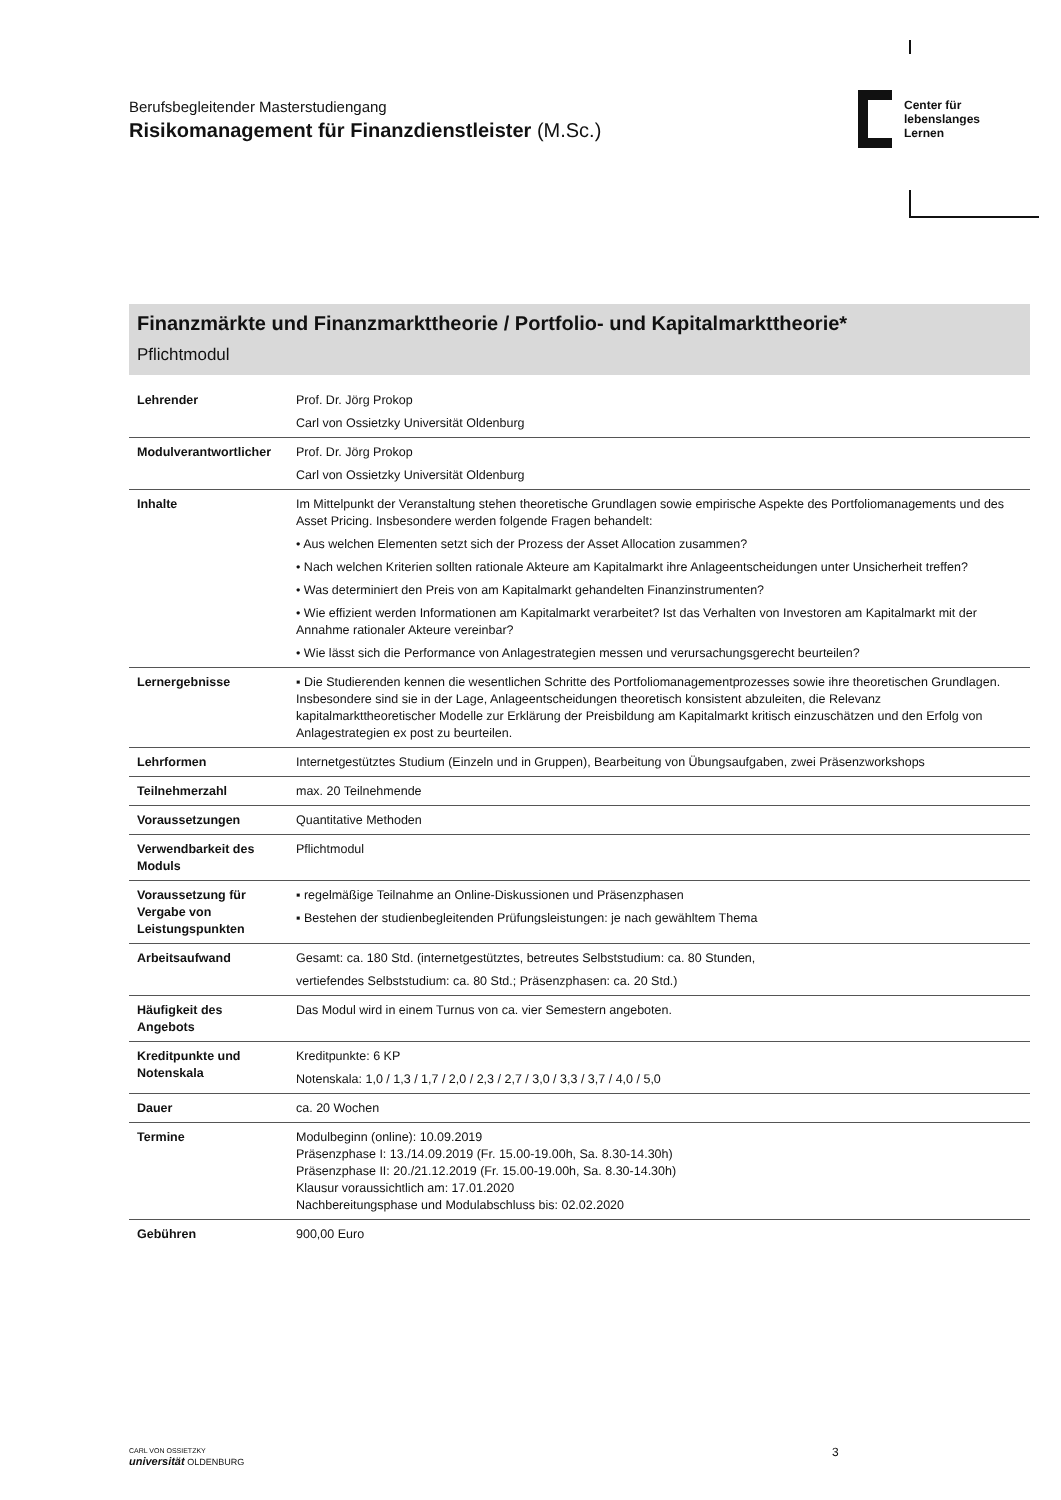Berufsbegleitender Masterstudiengang
Risikomanagement für Finanzdienstleister (M.Sc.)
Center für
lebenslanges
Lernen
Finanzmärkte und Finanzmarkttheorie / Portfolio- und Kapitalmarkttheorie*
Pflichtmodul
| Lehrender | Prof. Dr. Jörg Prokop Carl von Ossietzky Universität Oldenburg |
| Modulverantwortlicher | Prof. Dr. Jörg Prokop Carl von Ossietzky Universität Oldenburg |
| Inhalte | Im Mittelpunkt der Veranstaltung stehen theoretische Grundlagen sowie empirische Aspekte des Portfoliomanagements und des Asset Pricing. Insbesondere werden folgende Fragen behandelt: • Aus welchen Elementen setzt sich der Prozess der Asset Allocation zusammen? • Nach welchen Kriterien sollten rationale Akteure am Kapitalmarkt ihre Anlageentscheidungen unter Unsicherheit treffen? • Was determiniert den Preis von am Kapitalmarkt gehandelten Finanzinstrumenten? • Wie effizient werden Informationen am Kapitalmarkt verarbeitet? Ist das Verhalten von Investoren am Kapitalmarkt mit der Annahme rationaler Akteure vereinbar? • Wie lässt sich die Performance von Anlagestrategien messen und verursachungsgerecht beurteilen? |
| Lernergebnisse | ▪ Die Studierenden kennen die wesentlichen Schritte des Portfoliomanagementprozesses sowie ihre theoretischen Grundlagen. Insbesondere sind sie in der Lage, Anlageentscheidungen theoretisch konsistent abzuleiten, die Relevanz kapitalmarkttheoretischer Modelle zur Erklärung der Preisbildung am Kapitalmarkt kritisch einzuschätzen und den Erfolg von Anlagestrategien ex post zu beurteilen. |
| Lehrformen | Internetgestütztes Studium (Einzeln und in Gruppen), Bearbeitung von Übungsaufgaben, zwei Präsenzworkshops |
| Teilnehmerzahl | max. 20 Teilnehmende |
| Voraussetzungen | Quantitative Methoden |
| Verwendbarkeit des Moduls | Pflichtmodul |
| Voraussetzung für Vergabe von Leistungspunkten | ▪ regelmäßige Teilnahme an Online-Diskussionen und Präsenzphasen ▪ Bestehen der studienbegleitenden Prüfungsleistungen: je nach gewähltem Thema |
| Arbeitsaufwand | Gesamt: ca. 180 Std. (internetgestütztes, betreutes Selbststudium: ca. 80 Stunden, vertiefendes Selbststudium: ca. 80 Std.; Präsenzphasen: ca. 20 Std.) |
| Häufigkeit des Angebots | Das Modul wird in einem Turnus von ca. vier Semestern angeboten. |
| Kreditpunkte und Notenskala | Kreditpunkte: 6 KP Notenskala: 1,0 / 1,3 / 1,7 / 2,0 / 2,3 / 2,7 / 3,0 / 3,3 / 3,7 / 4,0 / 5,0 |
| Dauer | ca. 20 Wochen |
| Termine | Modulbeginn (online): 10.09.2019 Präsenzphase I: 13./14.09.2019 (Fr. 15.00-19.00h, Sa. 8.30-14.30h) Präsenzphase II: 20./21.12.2019 (Fr. 15.00-19.00h, Sa. 8.30-14.30h) Klausur voraussichtlich am: 17.01.2020 Nachbereitungsphase und Modulabschluss bis: 02.02.2020 |
| Gebühren | 900,00 Euro |
CARL VON OSSIETZKY
universität OLDENBURG
3